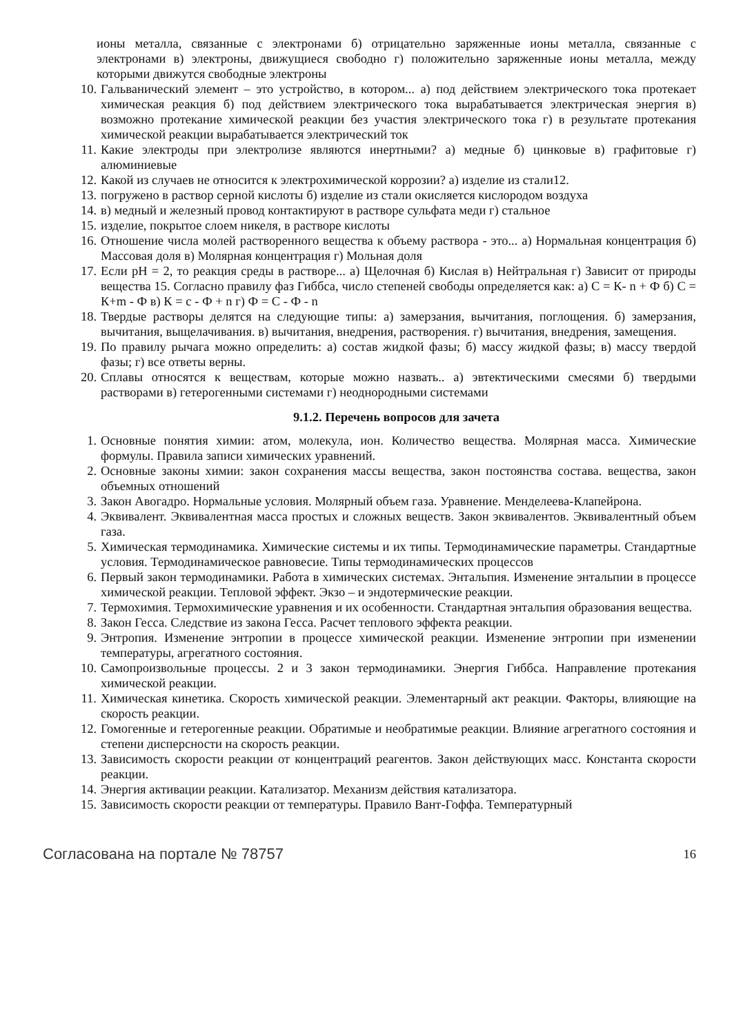ионы металла, связанные с электронами б) отрицательно заряженные ионы металла, связанные с электронами в) электроны, движущиеся свободно г) положительно заряженные ионы металла, между которыми движутся свободные электроны
10. Гальванический элемент – это устройство, в котором... а) под действием электрического тока протекает химическая реакция б) под действием электрического тока вырабатывается электрическая энергия в) возможно протекание химической реакции без участия электрического тока г) в результате протекания химической реакции вырабатывается электрический ток
11. Какие электроды при электролизе являются инертными? а) медные б) цинковые в) графитовые г) алюминиевые
12. Какой из случаев не относится к электрохимической коррозии? а) изделие из стали12.
13. погружено в раствор серной кислоты б) изделие из стали окисляется кислородом воздуха
14. в) медный и железный провод контактируют в растворе сульфата меди г) стальное
15. изделие, покрытое слоем никеля, в растворе кислоты
16. Отношение числа молей растворенного вещества к объему раствора - это... а) Нормальная концентрация б) Массовая доля в) Молярная концентрация г) Мольная доля
17. Если pH = 2, то реакция среды в растворе... а) Щелочная б) Кислая в) Нейтральная г) Зависит от природы вещества 15. Согласно правилу фаз Гиббса, число степеней свободы определяется как: а) С = К- n + Ф б) С = К+m - Ф в) К = с - Ф + n г) Ф = С - Ф - n
18. Твердые растворы делятся на следующие типы: а) замерзания, вычитания, поглощения. б) замерзания, вычитания, выщелачивания. в) вычитания, внедрения, растворения. г) вычитания, внедрения, замещения.
19. По правилу рычага можно определить: а) состав жидкой фазы; б) массу жидкой фазы; в) массу твердой фазы; г) все ответы верны.
20. Сплавы относятся к веществам, которые можно назвать.. а) эвтектическими смесями б) твердыми растворами в) гетерогенными системами г) неоднородными системами
9.1.2. Перечень вопросов для зачета
1. Основные понятия химии: атом, молекула, ион. Количество вещества. Молярная масса. Химические формулы. Правила записи химических уравнений.
2. Основные законы химии: закон сохранения массы вещества, закон постоянства состава. вещества, закон объемных отношений
3. Закон Авогадро. Нормальные условия. Молярный объем газа. Уравнение. Менделеева-Клапейрона.
4. Эквивалент. Эквивалентная масса простых и сложных веществ. Закон эквивалентов. Эквивалентный объем газа.
5. Химическая термодинамика. Химические системы и их типы. Термодинамические параметры. Стандартные условия. Термодинамическое равновесие. Типы термодинамических процессов
6. Первый закон термодинамики. Работа в химических системах. Энтальпия. Изменение энтальпии в процессе химической реакции. Тепловой эффект. Экзо – и эндотермические реакции.
7. Термохимия. Термохимические уравнения и их особенности. Стандартная энтальпия образования вещества.
8. Закон Гесса. Следствие из закона Гесса. Расчет теплового эффекта реакции.
9. Энтропия. Изменение энтропии в процессе химической реакции. Изменение энтропии при изменении температуры, агрегатного состояния.
10. Самопроизвольные процессы. 2 и 3 закон термодинамики. Энергия Гиббса. Направление протекания химической реакции.
11. Химическая кинетика. Скорость химической реакции. Элементарный акт реакции. Факторы, влияющие на скорость реакции.
12. Гомогенные и гетерогенные реакции. Обратимые и необратимые реакции. Влияние агрегатного состояния и степени дисперсности на скорость реакции.
13. Зависимость скорости реакции от концентраций реагентов. Закон действующих масс. Константа скорости реакции.
14. Энергия активации реакции. Катализатор. Механизм действия катализатора.
15. Зависимость скорости реакции от температуры. Правило Вант-Гоффа. Температурный
Согласована на портале № 78757 16